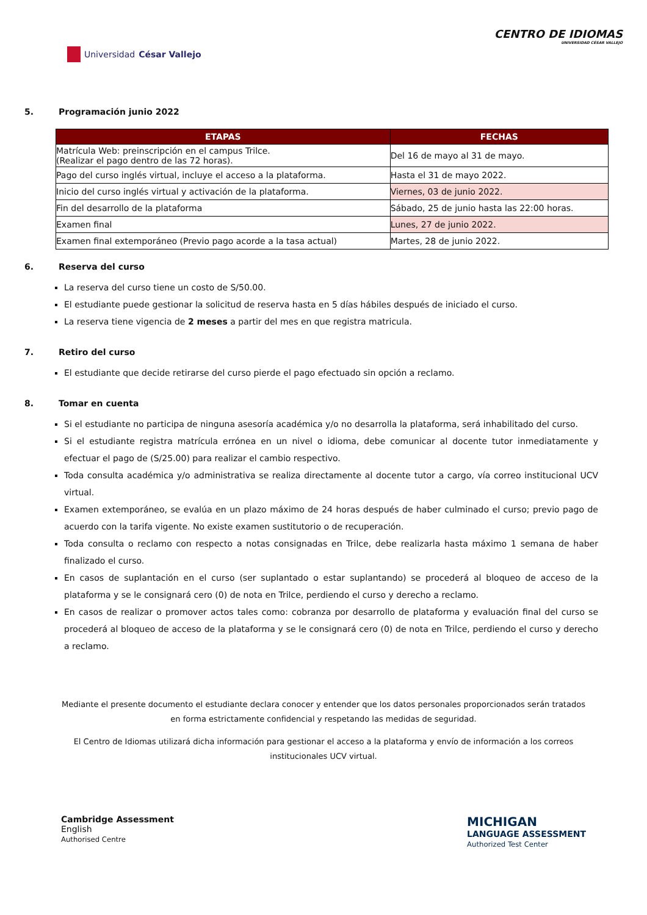Universidad César Vallejo
CENTRO DE IDIOMAS
UNIVERSIDAD CÉSAR VALLEJO
5. Programación junio 2022
| ETAPAS | FECHAS |
| --- | --- |
| Matrícula Web: preinscripción en el campus Trilce. (Realizar el pago dentro de las 72 horas). | Del 16 de mayo al 31 de mayo. |
| Pago del curso inglés virtual, incluye el acceso a la plataforma. | Hasta el 31 de mayo 2022. |
| Inicio del curso inglés virtual y activación de la plataforma. | Viernes, 03 de junio 2022. |
| Fin del desarrollo de la plataforma | Sábado, 25 de junio hasta las 22:00 horas. |
| Examen final | Lunes, 27 de junio 2022. |
| Examen final extemporáneo (Previo pago acorde a la tasa actual) | Martes, 28 de junio 2022. |
6. Reserva del curso
La reserva del curso tiene un costo de S/50.00.
El estudiante puede gestionar la solicitud de reserva hasta en 5 días hábiles después de iniciado el curso.
La reserva tiene vigencia de 2 meses a partir del mes en que registra matricula.
7. Retiro del curso
El estudiante que decide retirarse del curso pierde el pago efectuado sin opción a reclamo.
8. Tomar en cuenta
Si el estudiante no participa de ninguna asesoría académica y/o no desarrolla la plataforma, será inhabilitado del curso.
Si el estudiante registra matrícula errónea en un nivel o idioma, debe comunicar al docente tutor inmediatamente y efectuar el pago de (S/25.00) para realizar el cambio respectivo.
Toda consulta académica y/o administrativa se realiza directamente al docente tutor a cargo, vía correo institucional UCV virtual.
Examen extemporáneo, se evalúa en un plazo máximo de 24 horas después de haber culminado el curso; previo pago de acuerdo con la tarifa vigente. No existe examen sustitutorio o de recuperación.
Toda consulta o reclamo con respecto a notas consignadas en Trilce, debe realizarla hasta máximo 1 semana de haber finalizado el curso.
En casos de suplantación en el curso (ser suplantado o estar suplantando) se procederá al bloqueo de acceso de la plataforma y se le consignará cero (0) de nota en Trilce, perdiendo el curso y derecho a reclamo.
En casos de realizar o promover actos tales como: cobranza por desarrollo de plataforma y evaluación final del curso se procederá al bloqueo de acceso de la plataforma y se le consignará cero (0) de nota en Trilce, perdiendo el curso y derecho a reclamo.
Mediante el presente documento el estudiante declara conocer y entender que los datos personales proporcionados serán tratados en forma estrictamente confidencial y respetando las medidas de seguridad.
El Centro de Idiomas utilizará dicha información para gestionar el acceso a la plataforma y envío de información a los correos institucionales UCV virtual.
Cambridge Assessment
English
Authorised Centre
MICHIGAN
LANGUAGE ASSESSMENT
Authorized Test Center